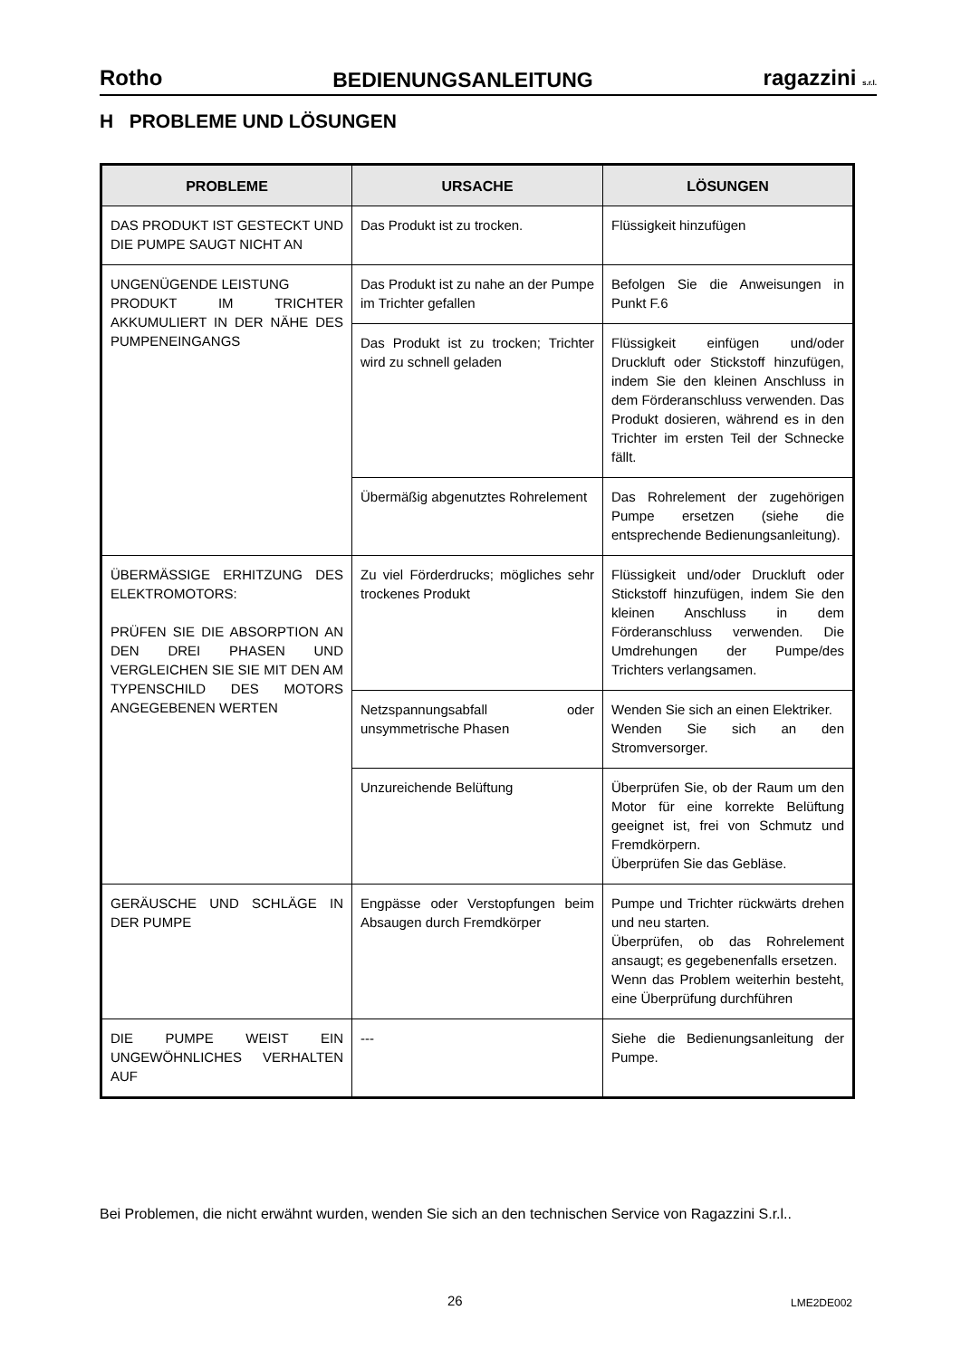Rotho BEDIENUNGSANLEITUNG ragazzini s.r.l.
H PROBLEME UND LÖSUNGEN
| PROBLEME | URSACHE | LÖSUNGEN |
| --- | --- | --- |
| DAS PRODUKT IST GESTECKT UND DIE PUMPE SAUGT NICHT AN | Das Produkt ist zu trocken. | Flüssigkeit hinzufügen |
| UNGENÜGENDE LEISTUNG PRODUKT IM TRICHTER AKKUMULIERT IN DER NÄHE DES PUMPENEINGANGS | Das Produkt ist zu nahe an der Pumpe im Trichter gefallen | Befolgen Sie die Anweisungen in Punkt F.6 |
| | Das Produkt ist zu trocken; Trichter wird zu schnell geladen | Flüssigkeit einfügen und/oder Druckluft oder Stickstoff hinzufügen, indem Sie den kleinen Anschluss in dem Förderanschluss verwenden. Das Produkt dosieren, während es in den Trichter im ersten Teil der Schnecke fällt. |
| | Übermäßig abgenutztes Rohrelement | Das Rohrelement der zugehörigen Pumpe ersetzen (siehe die entsprechende Bedienungsanleitung). |
| ÜBERMÄSSIGE ERHITZUNG DES ELEKTROMOTORS: PRÜFEN SIE DIE ABSORPTION AN DEN DREI PHASEN UND VERGLEICHEN SIE SIE MIT DEN AM TYPENSCHILD DES MOTORS ANGEGEBENEN WERTEN | Zu viel Förderdrucks; mögliches sehr trockenes Produkt | Flüssigkeit und/oder Druckluft oder Stickstoff hinzufügen, indem Sie den kleinen Anschluss in dem Förderanschluss verwenden. Die Umdrehungen der Pumpe/des Trichters verlangsamen. |
| | Netzspannungsabfall oder unsymmetrische Phasen | Wenden Sie sich an einen Elektriker. Wenden Sie sich an den Stromversorger. |
| | Unzureichende Belüftung | Überprüfen Sie, ob der Raum um den Motor für eine korrekte Belüftung geeignet ist, frei von Schmutz und Fremdkörpern. Überprüfen Sie das Gebläse. |
| GERÄUSCHE UND SCHLÄGE IN DER PUMPE | Engpässe oder Verstopfungen beim Absaugen durch Fremdkörper | Pumpe und Trichter rückwärts drehen und neu starten. Überprüfen, ob das Rohrelement ansaugt; es gegebenenfalls ersetzen. Wenn das Problem weiterhin besteht, eine Überprüfung durchführen |
| DIE PUMPE WEIST EIN UNGEWÖHNLICHES VERHALTEN AUF | --- | Siehe die Bedienungsanleitung der Pumpe. |
Bei Problemen, die nicht erwähnt wurden, wenden Sie sich an den technischen Service von Ragazzini S.r.l..
26 LME2DE002